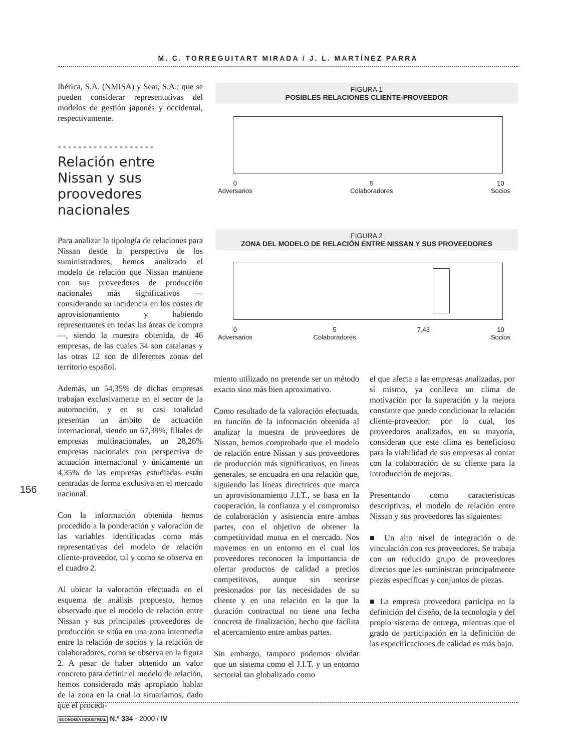M. C. TORREGUITART MIRADA / J. L. MARTÍNEZ PARRA
Ibérica, S.A. (NMISA) y Seat, S.A.; que se pueden considerar representativas del modelos de gestión japonés y occidental, respectivamente.
●●●●●●●●●●●●●●●●●●●
Relación entre Nissan y sus proovedores nacionales
Para analizar la tipología de relaciones para Nissan desde la perspectiva de los suministradores, hemos analizado el modelo de relación que Nissan mantiene con sus proveedores de producción nacionales más significativos —considerando su incidencia en los costes de aprovisionamiento y habiendo representantes en todas las áreas de compra—, siendo la muestra obtenida, de 46 empresas, de las cuales 34 son catalanas y las otras 12 son de diferentes zonas del territorio español.
Además, un 54,35% de dichas empresas trabajan exclusivamente en el sector de la automoción, y en su casi totalidad presentan un ámbito de actuación internacional, siendo un 67,39%, filiales de empresas multinacionales, un 28,26% empresas nacionales con perspectiva de actuación internacional y únicamente un 4,35% de las empresas estudiadas están centradas de forma exclusiva en el mercado nacional.
Con la información obtenida hemos procedido a la ponderación y valoración de las variables identificadas como más representativas del modelo de relación cliente-proveedor, tal y como se observa en el cuadro 2.
Al ubicar la valoración efectuada en el esquema de análisis propuesto, hemos observado que el modelo de relación entre Nissan y sus principales proveedores de producción se sitúa en una zona intermedia entre la relación de socios y la relación de colaboradores, como se observa en la figura 2. A pesar de haber obtenido un valor concreto para definir el modelo de relación, hemos considerado más apropiado hablar de la zona en la cual lo situaríamos, dado que el procedi-
FIGURA 1
POSIBLES RELACIONES CLIENTE-PROVEEDOR
0
Adversarios
5
Colaboradores
10
Socios
FIGURA 2
ZONA DEL MODELO DE RELACIÓN ENTRE NISSAN Y SUS PROVEEDORES
0
Adversarios
5
Colaboradores
7,43
10
Socios
156
miento utilizado no pretende ser un método exacto sino más bien aproximativo.
Como resultado de la valoración efectuada, en función de la información obtenida al analizar la muestra de proveedores de Nissan, hemos comprobado que el modelo de relación entre Nissan y sus proveedores de producción más significativos, en líneas generales, se encuadra en una relación que, siguiendo las líneas directrices que marca un aprovisionamiento J.I.T., se basa en la cooperación, la confianza y el compromiso de colaboración y asistencia entre ambas partes, con el objetivo de obtener la competitividad mutua en el mercado. Nos movemos en un entorno en el cual los proveedores reconocen la importancia de ofertar productos de calidad a precios competitivos, aunque sin sentirse presionados por las necesidades de su cliente y en una relación en la que la duración contractual no tiene una fecha concreta de finalización, hecho que facilita el acercamiento entre ambas partes.
Sin embargo, tampoco podemos olvidar que un sistema como el J.I.T. y un entorno sectorial tan globalizado como
el que afecta a las empresas analizadas, por sí mismo, ya conlleva un clima de motivación por la superación y la mejora constante que puede condicionar la relación cliente-proveedor; por lo cual, los proveedores analizados, en su mayoría, consideran que este clima es beneficioso para la viabilidad de sus empresas al contar con la colaboración de su cliente para la introducción de mejoras.
Presentando como características descriptivas, el modelo de relación entre Nissan y sus proveedores las siguientes:
■ Un alto nivel de integración o de vinculación con sus proveedores. Se trabaja con un reducido grupo de proveedores directos que les suministran principalmente piezas específicas y conjuntos de piezas.
■ La empresa proveedora participa en la definición del diseño, de la tecnología y del propio sistema de entrega, mientras que el grado de participación en la definición de las especificaciones de calidad es más bajo.
ECONOMÍA INDUSTRIAL N.º 334 · 2000 / IV